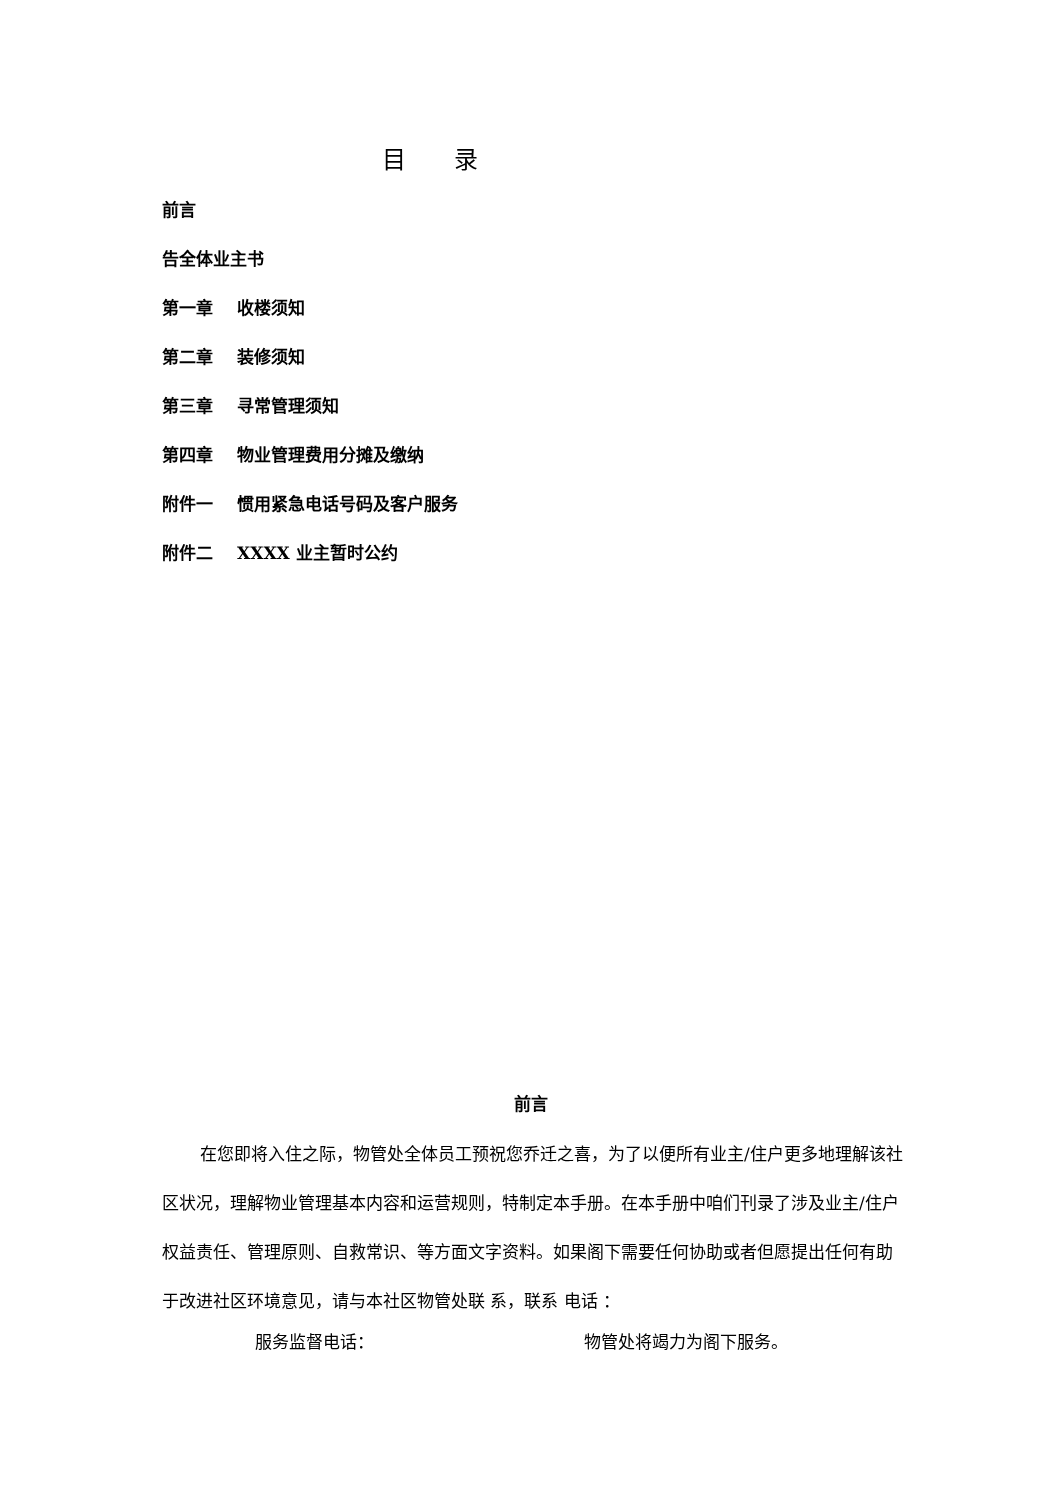目 录
前言
告全体业主书
第一章 收楼须知
第二章 装修须知
第三章 寻常管理须知
第四章 物业管理费用分摊及缴纳
附件一 惯用紧急电话号码及客户服务
附件二 XXXX 业主暂时公约
前言
在您即将入住之际，物管处全体员工预祝您乔迁之喜，为了以便所有业主/住户更多地理解该社区状况，理解物业管理基本内容和运营规则，特制定本手册。在本手册中咱们刊录了涉及业主/住户权益责任、管理原则、自救常识、等方面文字资料。如果阁下需要任何协助或者但愿提出任何有助于改进社区环境意见，请与本社区物管处联 系，联系 电话 ：
服务监督电话： 物管处将竭力为阁下服务。